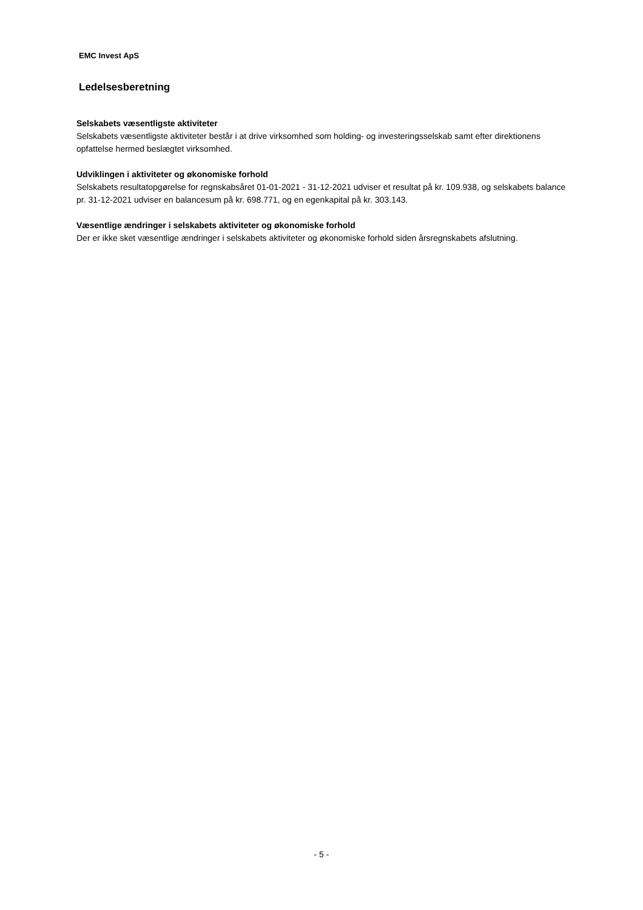EMC Invest ApS
Ledelsesberetning
Selskabets væsentligste aktiviteter
Selskabets væsentligste aktiviteter består i at drive virksomhed som holding- og investeringsselskab samt efter direktionens opfattelse hermed beslægtet virksomhed.
Udviklingen i aktiviteter og økonomiske forhold
Selskabets resultatopgørelse for regnskabsåret 01-01-2021 - 31-12-2021 udviser et resultat på kr. 109.938, og selskabets balance pr. 31-12-2021 udviser en balancesum på kr. 698.771, og en egenkapital på kr. 303.143.
Væsentlige ændringer i selskabets aktiviteter og økonomiske forhold
Der er ikke sket væsentlige ændringer i selskabets aktiviteter og økonomiske forhold siden årsregnskabets afslutning.
- 5 -